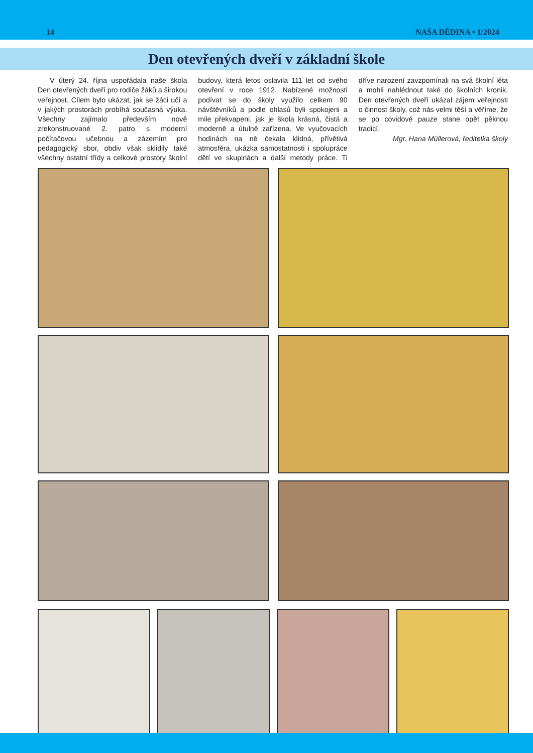14 NAŠA DĚDINA • 1/2024
Den otevřených dveří v základní škole
V úterý 24. října uspořádala naše škola Den otevřených dveří pro rodiče žáků a širokou veřejnost. Cílem bylo ukázat, jak se žáci učí a v jakých prostorách probíhá současná výuka. Všechny zajímalo především nově zrekonstruované 2. patro s moderní počítačovou učebnou a zázemím pro pedagogický sbor, obdiv však sklidily také všechny ostatní třídy a celkové prostory školní budovy, která letos oslavila 111 let od svého otevření v roce 1912. Nabízené možnosti podívat se do školy využilo celkem 90 návštěvníků a podle ohlasů byli spokojeni a mile překvapeni, jak je škola krásná, čistá a moderně a útulně zařízena. Ve vyučovacích hodinách na ně čekala klidná, přívětivá atmosféra, ukázka samostatnosti i spolupráce dětí ve skupinách a další metody práce. Ti dříve narození zavzpomínali na svá školní léta a mohli nahlédnout také do školních kronik. Den otevřených dveří ukázal zájem veřejnosti o činnost školy, což nás velmi těší a věříme, že se po covidové pauze stane opět pěknou tradicí.
Mgr. Hana Müllerová, ředitelka školy